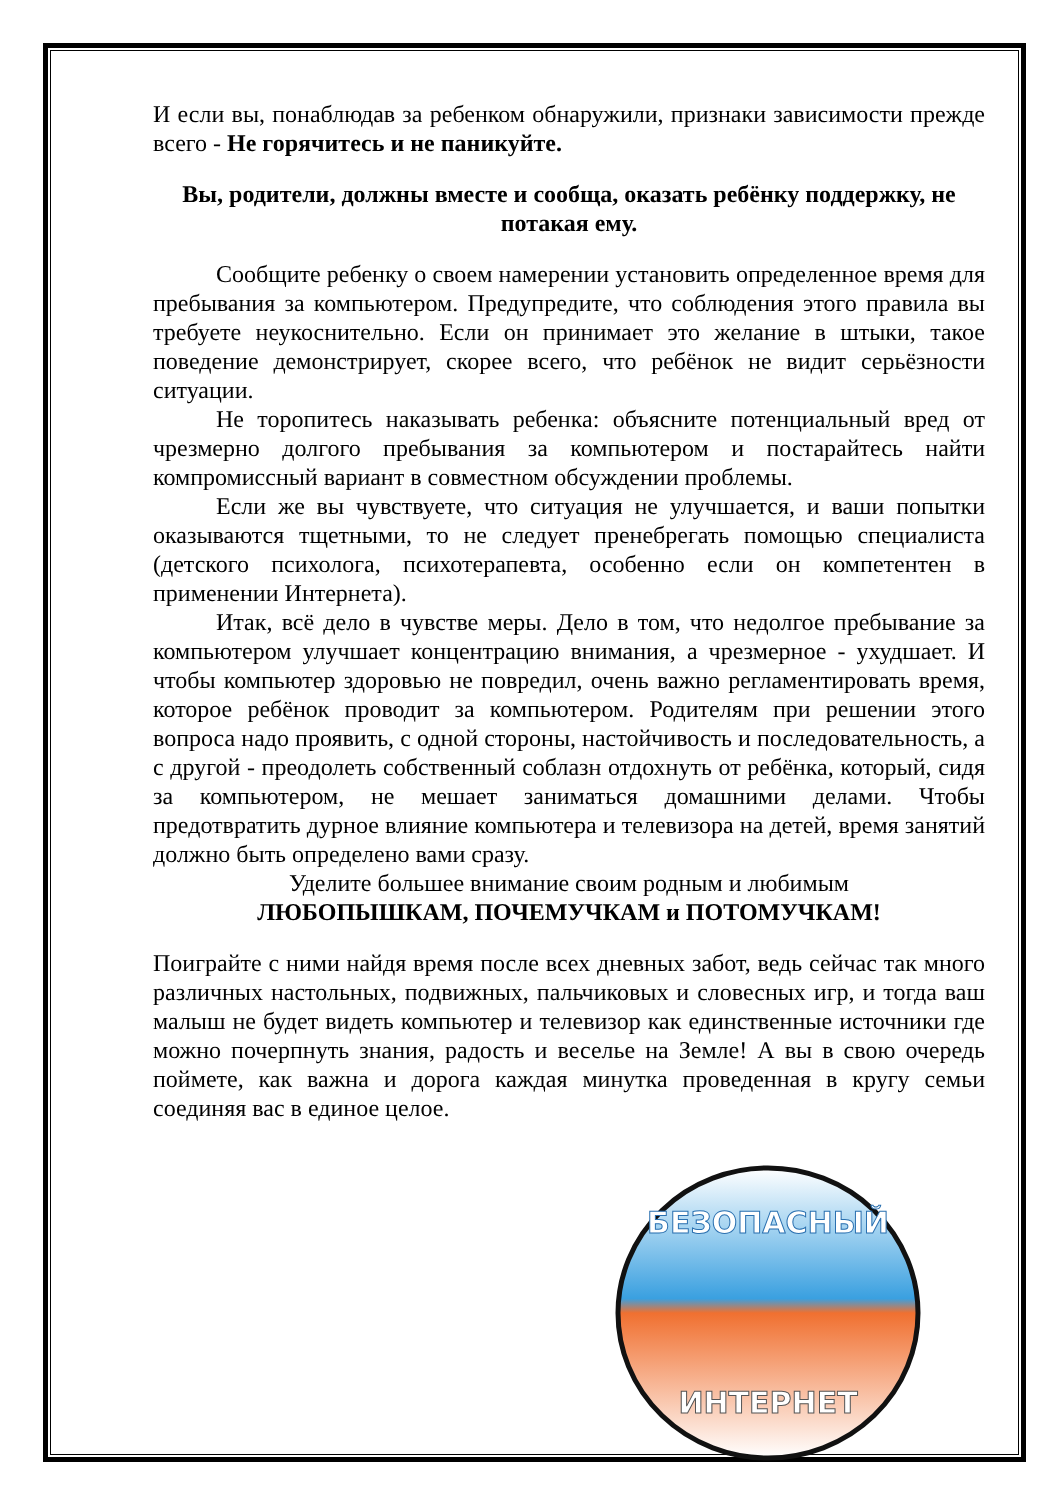И если вы, понаблюдав за ребенком обнаружили, признаки зависимости прежде всего - Не горячитесь и не паникуйте.
Вы, родители, должны вместе и сообща, оказать ребёнку поддержку, не потакая ему.
Сообщите ребенку о своем намерении установить определенное время для пребывания за компьютером. Предупредите, что соблюдения этого правила вы требуете неукоснительно. Если он принимает это желание в штыки, такое поведение демонстрирует, скорее всего, что ребёнок не видит серьёзности ситуации.
Не торопитесь наказывать ребенка: объясните потенциальный вред от чрезмерно долгого пребывания за компьютером и постарайтесь найти компромиссный вариант в совместном обсуждении проблемы.
Если же вы чувствуете, что ситуация не улучшается, и ваши попытки оказываются тщетными, то не следует пренебрегать помощью специалиста (детского психолога, психотерапевта, особенно если он компетентен в применении Интернета).
Итак, всё дело в чувстве меры. Дело в том, что недолгое пребывание за компьютером улучшает концентрацию внимания, а чрезмерное - ухудшает. И чтобы компьютер здоровью не повредил, очень важно регламентировать время, которое ребёнок проводит за компьютером. Родителям при решении этого вопроса надо проявить, с одной стороны, настойчивость и последовательность, а с другой - преодолеть собственный соблазн отдохнуть от ребёнка, который, сидя за компьютером, не мешает заниматься домашними делами. Чтобы предотвратить дурное влияние компьютера и телевизора на детей, время занятий должно быть определено вами сразу.
Уделите большее внимание своим родным и любимым
ЛЮБОПЫШКАМ, ПОЧЕМУЧКАМ и ПОТОМУЧКАМ!
Поиграйте с ними найдя время после всех дневных забот, ведь сейчас так много различных настольных, подвижных, пальчиковых и словесных игр, и тогда ваш малыш не будет видеть компьютер и телевизор как единственные источники где можно почерпнуть знания, радость и веселье на Земле! А вы в свою очередь поймете, как важна и дорога каждая минутка проведенная в кругу семьи соединяя вас в единое целое.
БЕЗОПАСНЫЙ
ИНТЕРНЕТ